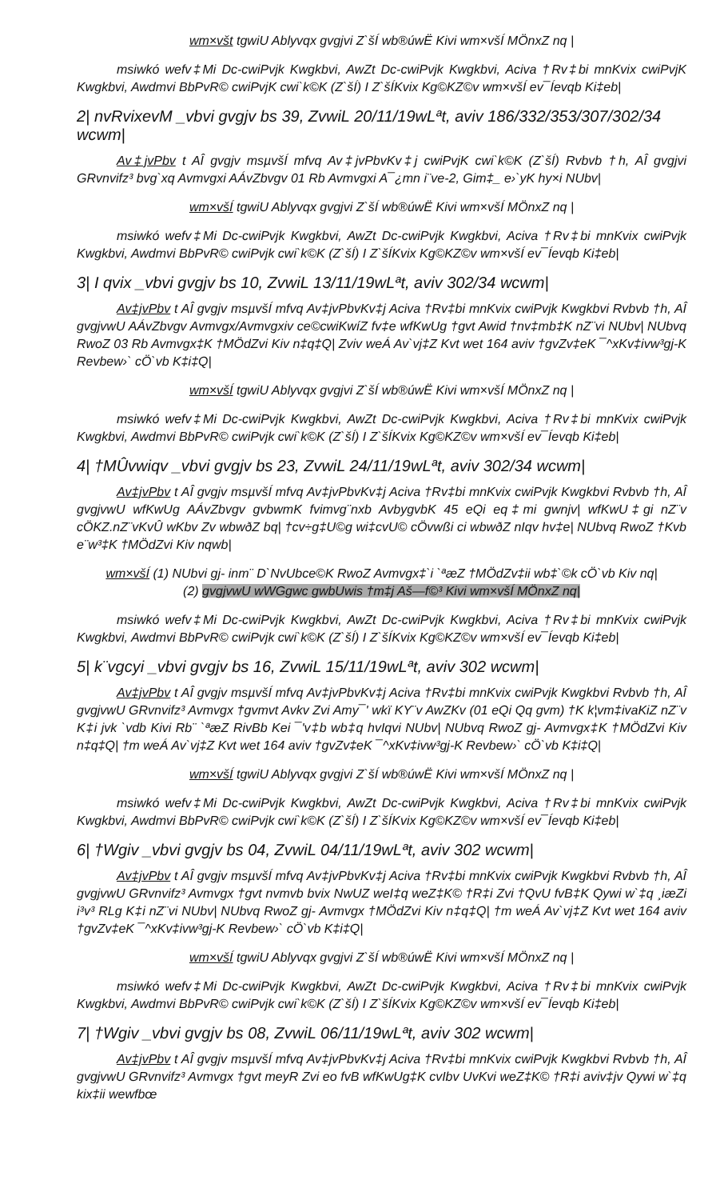wm×všt tgwiU Ablyvqx gvgjvi Z`šÍ wb®úwË Kivi wm×všÍ MÖnxZ nq |
msiwkó wefv‡Mi Dc-cwiPvjk Kwgkbvi, AwZt Dc-cwiPvjk Kwgkbvi, Aciva †Rv‡bi mnKvix cwiPvjK Kwgkbvi, Awdmvi BbPvR© cwiPvjK cwi`k©K (Z`šÍ) I Z`šÍKvix Kg©KZ©v wm×všÍ ev¯Íevqb Ki‡eb|
2| nvRvixevM _vbvi gvgjv bs 39, ZvwiL 20/11/19wLªt, aviv 186/332/353/307/302/34 wcwm|
Av‡jvPbv t AÎ gvgjv msµvšÍ mfvq Av‡jvPbvKv‡j cwiPvjK cwi`k©K (Z`šÍ) Rvbvb †h, AÎ gvgjvi GRvnvifz³ bvg`xq Avmvgxi AÁvZbvgv 01 Rb Avmvgxi A¯¿mn i¨ve-2, Gim‡_ e›`yK hy×i NUbv|
wm×všÍ tgwiU Ablyvqx gvgjvi Z`šÍ wb®úwË Kivi wm×všÍ MÖnxZ nq |
msiwkó wefv‡Mi Dc-cwiPvjk Kwgkbvi, AwZt Dc-cwiPvjk Kwgkbvi, Aciva †Rv‡bi mnKvix cwiPvjk Kwgkbvi, Awdmvi BbPvR© cwiPvjk cwi`k©K (Z`šÍ) I Z`šÍKvix Kg©KZ©v wm×všÍ ev¯Íevqb Ki‡eb|
3| I qvix _vbvi gvgjv bs 10, ZvwiL 13/11/19wLªt, aviv 302/34 wcwm|
Av‡jvPbv t AÎ gvgjv msµvšÍ mfvq Av‡jvPbvKv‡j Aciva †Rv‡bi mnKvix cwiPvjk Kwgkbvi Rvbvb †h, AÎ gvgjvwU AÁvZbvgv Avmvgx/Avmvgxiv ce©cwiKwíZ fv‡e wfKwUg †gvt Awid †nv‡mb‡K nZ¨vi NUbv| NUbvq RwoZ 03 Rb Avmvgx‡K †MÖdZvi Kiv n‡q‡Q| Zviv weÁ Av`vj‡Z Kvt wet 164 aviv †gvZv‡eK ¯^xKv‡ivw³gj-K Revbew›` cÖ`vb K‡i‡Q|
wm×všÍ tgwiU Ablyvqx gvgjvi Z`šÍ wb®úwË Kivi wm×všÍ MÖnxZ nq |
msiwkó wefv‡Mi Dc-cwiPvjk Kwgkbvi, AwZt Dc-cwiPvjk Kwgkbvi, Aciva †Rv‡bi mnKvix cwiPvjk Kwgkbvi, Awdmvi BbPvR© cwiPvjk cwi`k©K (Z`šÍ) I Z`šÍKvix Kg©KZ©v wm×všÍ ev¯Íevqb Ki‡eb|
4| †MÛvwiqv _vbvi gvgjv bs 23, ZvwiL 24/11/19wLªt, aviv 302/34 wcwm|
Av‡jvPbv t AÎ gvgjv msµvšÍ mfvq Av‡jvPbvKv‡j Aciva †Rv‡bi mnKvix cwiPvjk Kwgkbvi Rvbvb †h, AÎ gvgjvwU wfKwUg AÁvZbvgv gvbwmK fvimvg¨nxb AvbygvbK 45 eQi eq‡mi gwnjv| wfKwU‡gi nZ¨v cÖKZ.nZ¨vKvÛ wKbv Zv wbwðZ bq| †cv÷g‡U©g wi‡cvU© cÖvwßi ci wbwðZ nIqv hv‡e| NUbvq RwoZ †Kvb e¨w³‡K †MÖdZvi Kiv nqwb|
wm×všÍ (1) NUbvi gj- inm¨ D`NvUbce©K RwoZ Avmvgx‡`i `ªæZ †MÖdZv‡ii wb‡`©k cÖ`vb Kiv nq|
(2) gvgjvwU wWGgwc gwbUwis †m‡j Aš—f©³ Kivi wm×všÍ MÖnxZ nq|
msiwkó wefv‡Mi Dc-cwiPvjk Kwgkbvi, AwZt Dc-cwiPvjk Kwgkbvi, Aciva †Rv‡bi mnKvix cwiPvjk Kwgkbvi, Awdmvi BbPvR© cwiPvjk cwi`k©K (Z`šÍ) I Z`šÍKvix Kg©KZ©v wm×všÍ ev¯Íevqb Ki‡eb|
5| k¨vgcyi _vbvi gvgjv bs 16, ZvwiL 15/11/19wLªt, aviv 302 wcwm|
Av‡jvPbv t AÎ gvgjv msµvšÍ mfvq Av‡jvPbvKv‡j Aciva †Rv‡bi mnKvix cwiPvjk Kwgkbvi Rvbvb †h, AÎ gvgjvwU GRvnvifz³ Avmvgx †gvmvt Avkv Zvi Amy¯' wkï KY¨v AwZKv (01 eQi Qq gvm) †K k¦vm‡ivaKiZ nZ¨v K‡i jvk `vdb Kivi Rb¨ `ªæZ RivBb Kei ¯'v‡b wb‡q hvIqvi NUbv| NUbvq RwoZ gj- Avmvgx‡K †MÖdZvi Kiv n‡q‡Q| †m weÁ Av`vj‡Z Kvt wet 164 aviv †gvZv‡eK ¯^xKv‡ivw³gj-K Revbew›` cÖ`vb K‡i‡Q|
wm×všÍ tgwiU Ablyvqx gvgjvi Z`šÍ wb®úwË Kivi wm×všÍ MÖnxZ nq |
msiwkó wefv‡Mi Dc-cwiPvjk Kwgkbvi, AwZt Dc-cwiPvjk Kwgkbvi, Aciva †Rv‡bi mnKvix cwiPvjk Kwgkbvi, Awdmvi BbPvR© cwiPvjk cwi`k©K (Z`šÍ) I Z`šÍKvix Kg©KZ©v wm×všÍ ev¯Íevqb Ki‡eb|
6| †Wgiv _vbvi gvgjv bs 04, ZvwiL 04/11/19wLªt, aviv 302 wcwm|
Av‡jvPbv t AÎ gvgjv msµvšÍ mfvq Av‡jvPbvKv‡j Aciva †Rv‡bi mnKvix cwiPvjk Kwgkbvi Rvbvb †h, AÎ gvgjvwU GRvnvifz³ Avmvgx †gvt nvmvb bvix NwUZ weI‡q weZ‡K© †R‡i Zvi †QvU fvB‡K Qywi w`‡q ¸iæZi i³v³ RLg K‡i nZ¨vi NUbv| NUbvq RwoZ gj- Avmvgx †MÖdZvi Kiv n‡q‡Q| †m weÁ Av`vj‡Z Kvt wet 164 aviv †gvZv‡eK ¯^xKv‡ivw³gj-K Revbew›` cÖ`vb K‡i‡Q|
wm×všÍ tgwiU Ablyvqx gvgjvi Z`šÍ wb®úwË Kivi wm×všÍ MÖnxZ nq |
msiwkó wefv‡Mi Dc-cwiPvjk Kwgkbvi, AwZt Dc-cwiPvjk Kwgkbvi, Aciva †Rv‡bi mnKvix cwiPvjk Kwgkbvi, Awdmvi BbPvR© cwiPvjk cwi`k©K (Z`šÍ) I Z`šÍKvix Kg©KZ©v wm×všÍ ev¯Íevqb Ki‡eb|
7| †Wgiv _vbvi gvgjv bs 08, ZvwiL 06/11/19wLªt, aviv 302 wcwm|
Av‡jvPbv t AÎ gvgjv msµvšÍ mfvq Av‡jvPbvKv‡j Aciva †Rv‡bi mnKvix cwiPvjk Kwgkbvi Rvbvb †h, AÎ gvgjvwU GRvnvifz³ Avmvgx †gvt meyR Zvi eo fvB wfKwUg‡K cvIbv UvKvi weZ‡K© †R‡i aviv‡jv Qywi w`‡q kix‡ii wewfbœ